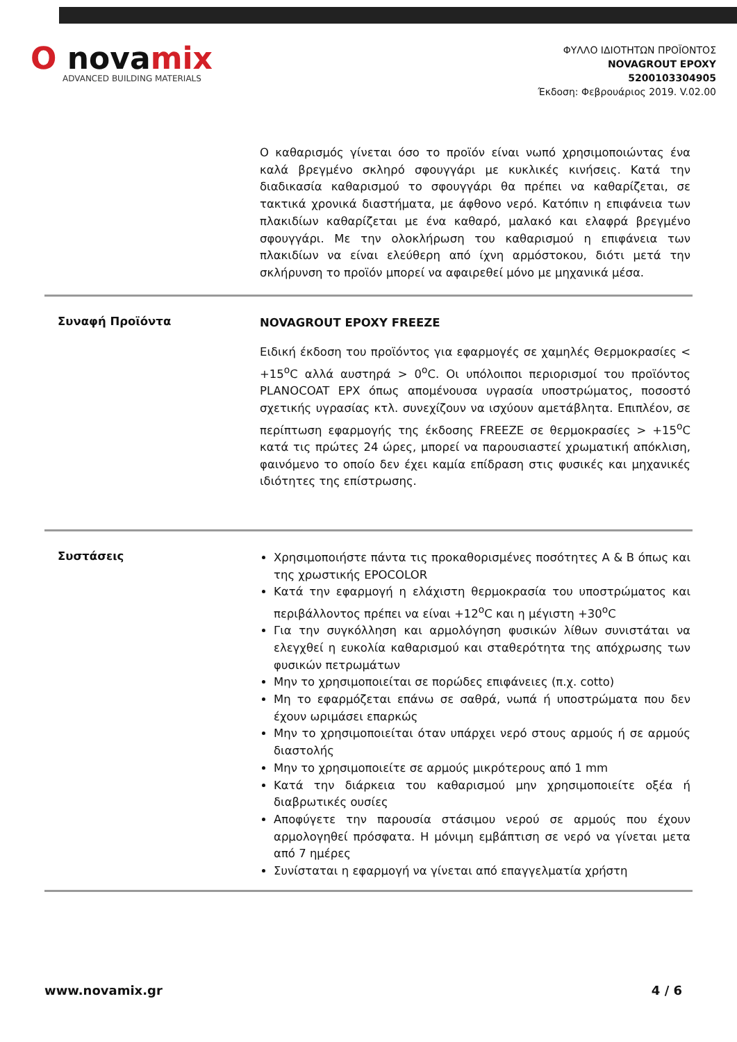O novamix
ADVANCED BUILDING MATERIALS
ΦΥΛΛΟ ΙΔΙΟΤΗΤΩΝ ΠΡΟΪΟΝΤΟΣ
NOVAGROUT EPOXY
5200103304905
Έκδοση: Φεβρουάριος 2019. V.02.00
Ο καθαρισμός γίνεται όσο το προϊόν είναι νωπό χρησιμοποιώντας ένα καλά βρεγμένο σκληρό σφουγγάρι με κυκλικές κινήσεις. Κατά την διαδικασία καθαρισμού το σφουγγάρι θα πρέπει να καθαρίζεται, σε τακτικά χρονικά διαστήματα, με άφθονο νερό. Κατόπιν η επιφάνεια των πλακιδίων καθαρίζεται με ένα καθαρό, μαλακό και ελαφρά βρεγμένο σφουγγάρι. Με την ολοκλήρωση του καθαρισμού η επιφάνεια των πλακιδίων να είναι ελεύθερη από ίχνη αρμόστοκου, διότι μετά την σκλήρυνση το προϊόν μπορεί να αφαιρεθεί μόνο με μηχανικά μέσα.
Συναφή Προϊόντα
NOVAGROUT EPOXY FREEZE
Ειδική έκδοση του προϊόντος για εφαρμογές σε χαμηλές Θερμοκρασίες < +15<sup>o</sup>C αλλά αυστηρά > 0<sup>o</sup>C. Οι υπόλοιποι περιορισμοί του προϊόντος PLANOCOAT EPX όπως απομένουσα υγρασία υποστρώματος, ποσοστό σχετικής υγρασίας κτλ. συνεχίζουν να ισχύουν αμετάβλητα. Επιπλέον, σε περίπτωση εφαρμογής της έκδοσης FREEZE σε θερμοκρασίες > +15<sup>o</sup>C κατά τις πρώτες 24 ώρες, μπορεί να παρουσιαστεί χρωματική απόκλιση, φαινόμενο το οποίο δεν έχει καμία επίδραση στις φυσικές και μηχανικές ιδιότητες της επίστρωσης.
Συστάσεις
Χρησιμοποιήστε πάντα τις προκαθορισμένες ποσότητες Α & Β όπως και της χρωστικής EPOCOLOR
Κατά την εφαρμογή η ελάχιστη θερμοκρασία του υποστρώματος και περιβάλλοντος πρέπει να είναι +12<sup>o</sup>C και η μέγιστη +30<sup>o</sup>C
Για την συγκόλληση και αρμολόγηση φυσικών λίθων συνιστάται να ελεγχθεί η ευκολία καθαρισμού και σταθερότητα της απόχρωσης των φυσικών πετρωμάτων
Μην το χρησιμοποιείται σε πορώδες επιφάνειες (π.χ. cotto)
Μη το εφαρμόζεται επάνω σε σαθρά, νωπά ή υποστρώματα που δεν έχουν ωριμάσει επαρκώς
Μην το χρησιμοποιείται όταν υπάρχει νερό στους αρμούς ή σε αρμούς διαστολής
Μην το χρησιμοποιείτε σε αρμούς μικρότερους από 1 mm
Κατά την διάρκεια του καθαρισμού μην χρησιμοποιείτε οξέα ή διαβρωτικές ουσίες
Αποφύγετε την παρουσία στάσιμου νερού σε αρμούς που έχουν αρμολογηθεί πρόσφατα. Η μόνιμη εμβάπτιση σε νερό να γίνεται μετα από 7 ημέρες
Συνίσταται η εφαρμογή να γίνεται από επαγγελματία χρήστη
www.novamix.gr 4 / 6